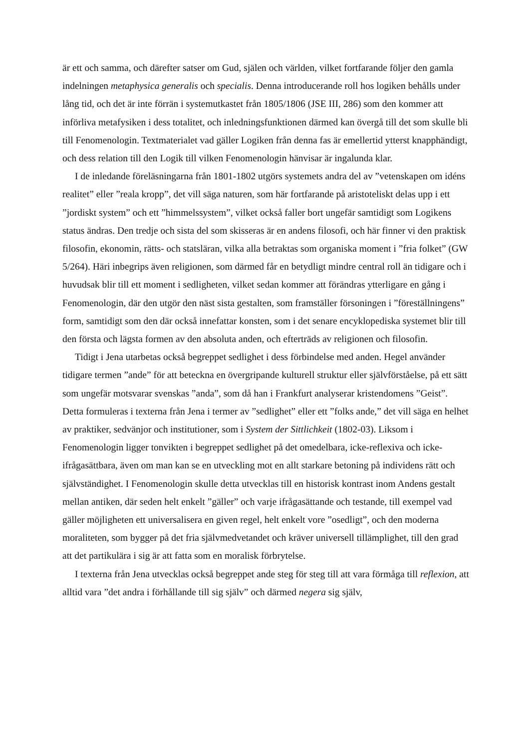är ett och samma, och därefter satser om Gud, själen och världen, vilket fortfarande följer den gamla indelningen metaphysica generalis och specialis. Denna introducerande roll hos logiken behålls under lång tid, och det är inte förrän i systemutkastet från 1805/1806 (JSE III, 286) som den kommer att införliva metafysiken i dess totalitet, och inledningsfunktionen därmed kan övergå till det som skulle bli till Fenomenologin. Textmaterialet vad gäller Logiken från denna fas är emellertid ytterst knapphändigt, och dess relation till den Logik till vilken Fenomenologin hänvisar är ingalunda klar.
I de inledande föreläsningarna från 1801-1802 utgörs systemets andra del av ”vetenskapen om idéns realitet” eller ”reala kropp”, det vill säga naturen, som här fortfarande på aristoteliskt delas upp i ett ”jordiskt system” och ett ”himmelssystem”, vilket också faller bort ungefär samtidigt som Logikens status ändras. Den tredje och sista del som skisseras är en andens filosofi, och här finner vi den praktisk filosofin, ekonomin, rätts- och statsläran, vilka alla betraktas som organiska moment i ”fria folket” (GW 5/264). Häri inbegrips även religionen, som därmed får en betydligt mindre central roll än tidigare och i huvudsak blir till ett moment i sedligheten, vilket sedan kommer att förändras ytterligare en gång i Fenomenologin, där den utgör den näst sista gestalten, som framställer försoningen i ”föreställningens” form, samtidigt som den där också innefattar konsten, som i det senare encyklopediska systemet blir till den första och lägsta formen av den absoluta anden, och efterträds av religionen och filosofin.
Tidigt i Jena utarbetas också begreppet sedlighet i dess förbindelse med anden. Hegel använder tidigare termen ”ande” för att beteckna en övergripande kulturell struktur eller självförståelse, på ett sätt som ungefär motsvarar svenskas ”anda”, som då han i Frankfurt analyserar kristendomens ”Geist”. Detta formuleras i texterna från Jena i termer av ”sedlighet” eller ett ”folks ande,” det vill säga en helhet av praktiker, sedvänjor och institutioner, som i System der Sittlichkeit (1802-03). Liksom i Fenomenologin ligger tonvikten i begreppet sedlighet på det omedelbara, icke-reflexiva och icke-ifrågasättbara, även om man kan se en utveckling mot en allt starkare betoning på individens rätt och självständighet. I Fenomenologin skulle detta utvecklas till en historisk kontrast inom Andens gestalt mellan antiken, där seden helt enkelt ”gäller” och varje ifrågasättande och testande, till exempel vad gäller möjligheten ett universalisera en given regel, helt enkelt vore ”osedligt”, och den moderna moraliteten, som bygger på det fria självmedvetandet och kräver universell tillämplighet, till den grad att det partikulära i sig är att fatta som en moralisk förbrytelse.
I texterna från Jena utvecklas också begreppet ande steg för steg till att vara förmåga till reflexion, att alltid vara ”det andra i förhållande till sig själv” och därmed negera sig själv,